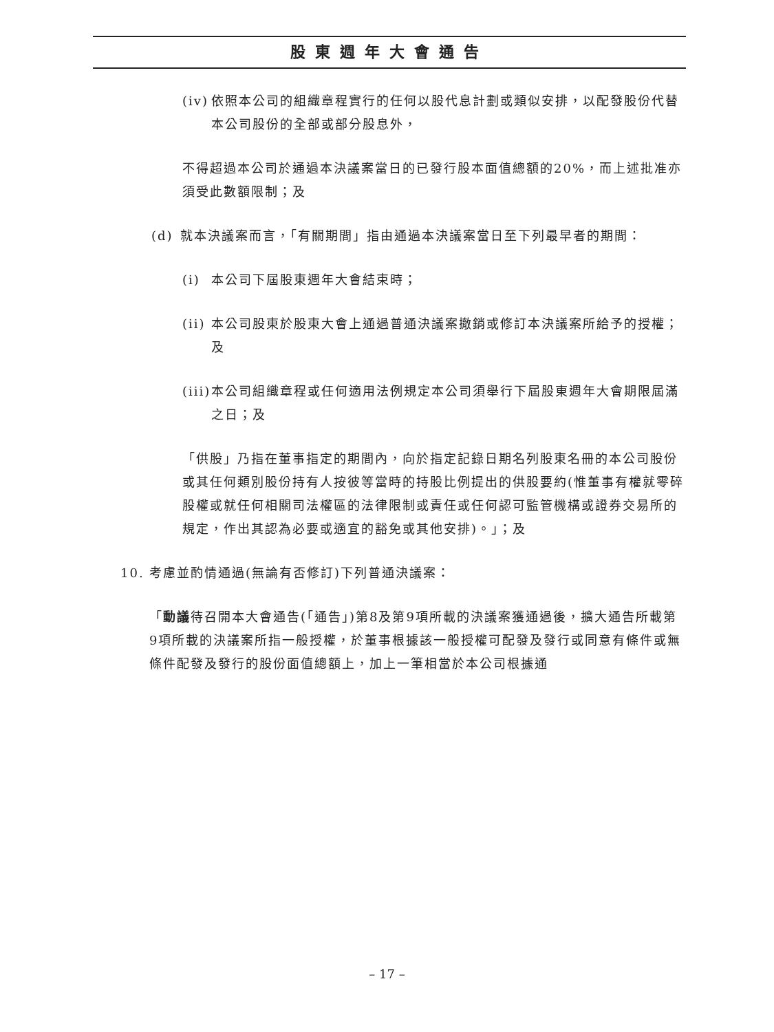股東週年大會通告
(iv) 依照本公司的組織章程實行的任何以股代息計劃或類似安排，以配發股份代替本公司股份的全部或部分股息外，
不得超過本公司於通過本決議案當日的已發行股本面值總額的20%，而上述批准亦須受此數額限制；及
(d) 就本決議案而言，「有關期間」指由通過本決議案當日至下列最早者的期間：
(i) 本公司下屆股東週年大會結束時；
(ii) 本公司股東於股東大會上通過普通決議案撤銷或修訂本決議案所給予的授權；及
(iii) 本公司組織章程或任何適用法例規定本公司須舉行下屆股東週年大會期限屆滿之日；及
「供股」乃指在董事指定的期間內，向於指定記錄日期名列股東名冊的本公司股份或其任何類別股份持有人按彼等當時的持股比例提出的供股要約(惟董事有權就零碎股權或就任何相關司法權區的法律限制或責任或任何認可監管機構或證券交易所的規定，作出其認為必要或適宜的豁免或其他安排)。」；及
10. 考慮並酌情通過(無論有否修訂)下列普通決議案：
「動議待召開本大會通告(「通告」)第8及第9項所載的決議案獲通過後，擴大通告所載第9項所載的決議案所指一般授權，於董事根據該一般授權可配發及發行或同意有條件或無條件配發及發行的股份面值總額上，加上一筆相當於本公司根據通
– 17 –